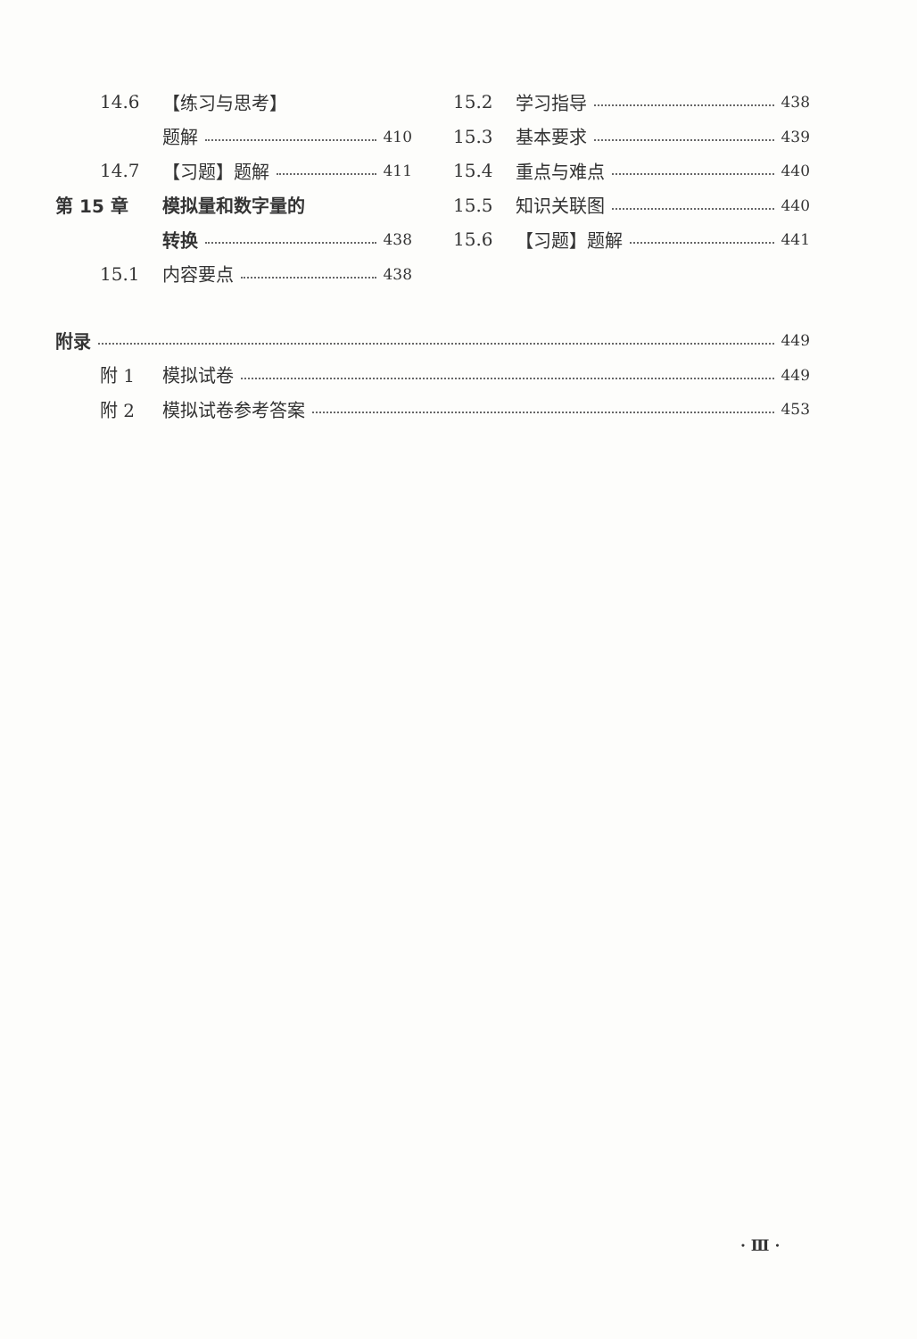14.6 【练习与思考】
题解 410
14.7 【习题】题解 411
第 15 章 模拟量和数字量的
转换 438
15.1 内容要点 438
15.2 学习指导 438
15.3 基本要求 439
15.4 重点与难点 440
15.5 知识关联图 440
15.6 【习题】题解 441
附录 449
附 1 模拟试卷 449
附 2 模拟试卷参考答案 453
· Ⅲ ·